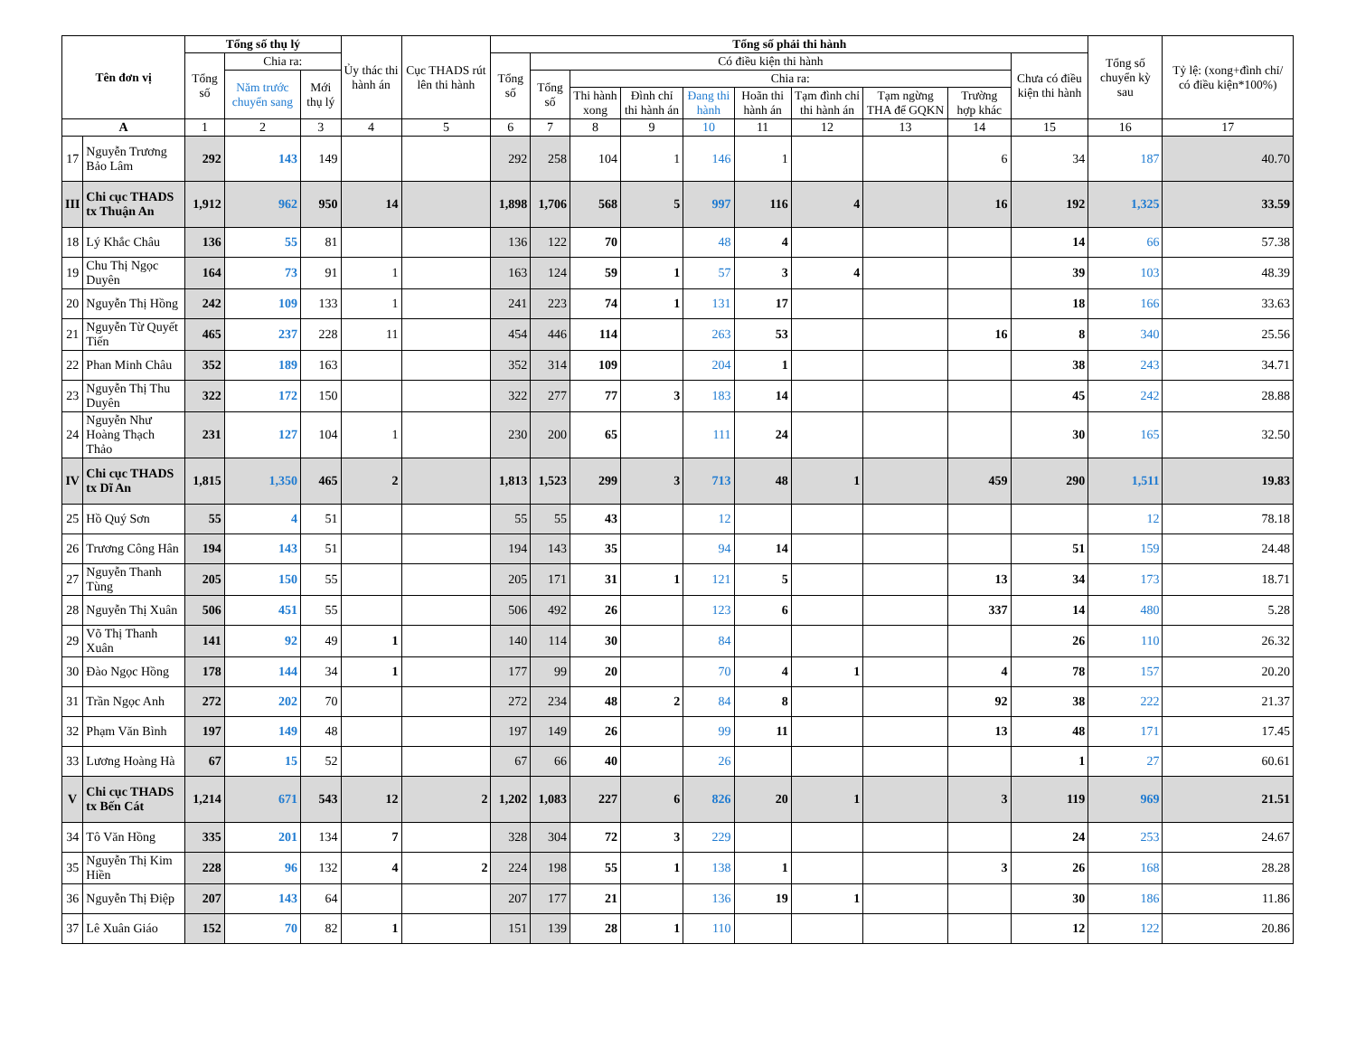| Tên đơn vị | | Tổng số thụ lý | | | Ủy thác thi hành án | Cục THADS rút lên thi hành | Tổng số phải thi hành | | | | | | | | | | Tổng số chuyển kỳ sau | Tỷ lệ: (xong+đình chỉ/ có điều kiện*100%) |
| --- | --- | --- | --- | --- | --- | --- | --- | --- | --- | --- | --- | --- | --- | --- | --- | --- | --- | --- |
| | | Tổng số | Chia ra: | | | | Tổng số | Có điều kiện thi hành | | | | | | | | Chưa có điều kiện thi hành | | |
| | | | Năm trước chuyển sang | Mới thụ lý | | | | Tổng số | Chia ra: | | | | | | | | | |
| | | | | | | | | | Thi hành xong | Đình chỉ thi hành án | Đang thi hành | Hoãn thi hành án | Tạm đình chỉ thi hành án | Tạm ngừng THA để GQKN | Trường hợp khác | | | |
| A | | 1 | 2 | 3 | 4 | 5 | 6 | 7 | 8 | 9 | 10 | 11 | 12 | 13 | 14 | 15 | 16 | 17 |
| 17 | Nguyễn Trương Bảo Lâm | 292 | 143 | 149 | | | 292 | 258 | 104 | 1 | 146 | 1 | | | 6 | 34 | 187 | 40.70 |
| III | Chi cục THADS tx Thuận An | 1,912 | 962 | 950 | 14 | | 1,898 | 1,706 | 568 | 5 | 997 | 116 | 4 | | 16 | 192 | 1,325 | 33.59 |
| 18 | Lý Khắc Châu | 136 | 55 | 81 | | | 136 | 122 | 70 | | 48 | 4 | | | | 14 | 66 | 57.38 |
| 19 | Chu Thị Ngọc Duyên | 164 | 73 | 91 | 1 | | 163 | 124 | 59 | 1 | 57 | 3 | 4 | | | 39 | 103 | 48.39 |
| 20 | Nguyễn Thị Hồng | 242 | 109 | 133 | 1 | | 241 | 223 | 74 | 1 | 131 | 17 | | | | 18 | 166 | 33.63 |
| 21 | Nguyễn Từ Quyết Tiến | 465 | 237 | 228 | 11 | | 454 | 446 | 114 | | 263 | 53 | | | 16 | 8 | 340 | 25.56 |
| 22 | Phan Minh Châu | 352 | 189 | 163 | | | 352 | 314 | 109 | | 204 | 1 | | | | 38 | 243 | 34.71 |
| 23 | Nguyễn Thị Thu Duyên | 322 | 172 | 150 | | | 322 | 277 | 77 | 3 | 183 | 14 | | | | 45 | 242 | 28.88 |
| 24 | Nguyễn Như Hoàng Thạch Thảo | 231 | 127 | 104 | 1 | | 230 | 200 | 65 | | 111 | 24 | | | | 30 | 165 | 32.50 |
| IV | Chi cục THADS tx Dĩ An | 1,815 | 1,350 | 465 | 2 | | 1,813 | 1,523 | 299 | 3 | 713 | 48 | 1 | | 459 | 290 | 1,511 | 19.83 |
| 25 | Hồ Quý Sơn | 55 | 4 | 51 | | | 55 | 55 | 43 | | 12 | | | | | | 12 | 78.18 |
| 26 | Trương Công Hân | 194 | 143 | 51 | | | 194 | 143 | 35 | | 94 | 14 | | | | 51 | 159 | 24.48 |
| 27 | Nguyễn Thanh Tùng | 205 | 150 | 55 | | | 205 | 171 | 31 | 1 | 121 | 5 | | | 13 | 34 | 173 | 18.71 |
| 28 | Nguyễn Thị Xuân | 506 | 451 | 55 | | | 506 | 492 | 26 | | 123 | 6 | | | 337 | 14 | 480 | 5.28 |
| 29 | Võ Thị Thanh Xuân | 141 | 92 | 49 | 1 | | 140 | 114 | 30 | | 84 | | | | | 26 | 110 | 26.32 |
| 30 | Đào Ngọc Hồng | 178 | 144 | 34 | 1 | | 177 | 99 | 20 | | 70 | 4 | 1 | | 4 | 78 | 157 | 20.20 |
| 31 | Trần Ngọc Anh | 272 | 202 | 70 | | | 272 | 234 | 48 | 2 | 84 | 8 | | | 92 | 38 | 222 | 21.37 |
| 32 | Phạm Văn Bình | 197 | 149 | 48 | | | 197 | 149 | 26 | | 99 | 11 | | | 13 | 48 | 171 | 17.45 |
| 33 | Lương Hoàng Hà | 67 | 15 | 52 | | | 67 | 66 | 40 | | 26 | | | | | 1 | 27 | 60.61 |
| V | Chi cục THADS tx Bến Cát | 1,214 | 671 | 543 | 12 | 2 | 1,202 | 1,083 | 227 | 6 | 826 | 20 | 1 | | 3 | 119 | 969 | 21.51 |
| 34 | Tô Văn Hồng | 335 | 201 | 134 | 7 | | 328 | 304 | 72 | 3 | 229 | | | | | 24 | 253 | 24.67 |
| 35 | Nguyễn Thị Kim Hiền | 228 | 96 | 132 | 4 | 2 | 224 | 198 | 55 | 1 | 138 | 1 | | | 3 | 26 | 168 | 28.28 |
| 36 | Nguyễn Thị Điệp | 207 | 143 | 64 | | | 207 | 177 | 21 | | 136 | 19 | 1 | | | 30 | 186 | 11.86 |
| 37 | Lê Xuân Giáo | 152 | 70 | 82 | 1 | | 151 | 139 | 28 | 1 | 110 | | | | | 12 | 122 | 20.86 |